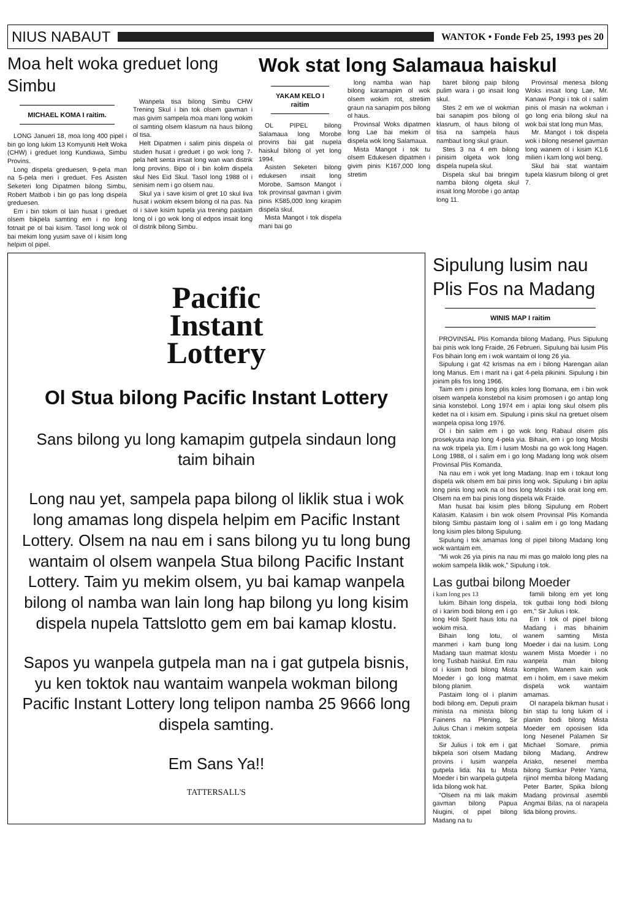NIUS NABAUT WANTOK • Fonde Feb 25, 1993 pes 20
Moa helt woka greduet long Simbu
MICHAEL KOMA I raitim.
LONG Janueri 18, moa long 400 pipel i bin go long lukim 13 Komyuniti Helt Woka (CHW) i greduet long Kundiawa, Simbu Provins.
Long dispela greduesen, 9-pela man na 5-pela meri i greduet. Fes Asisten Seketeri long Dipatmen bilong Simbu, Robert Matbob i bin go pas long dispela greduesen.
Em i bin tokim ol lain husat i greduet olsem bikpela samting em i no long fotnait pe ol bai kisim. Tasol long wok ol bai mekim long yusim save ol i kisim long helpim ol pipel.
Wanpela tisa bilong Simbu CHW Trening Skul i bin tok olsem gavman i mas givim sampela moa mani long wokim ol samting olsem klasrum na haus bilong ol tisa.
Helt Dipatmen i salim pinis dispela ol studen husat i greduet i go wok long 7-pela helt senta insait long wan wan distrik long provins. Bipo ol i bin kolim dispela skul Nes Eid Skul. Tasol long 1988 ol i senisim nem i go olsem nau.
Skul ya i save kisim ol gret 10 skul liva husat i wokim eksem bilong ol na pas. Na ol i save kisim tupela yia trening pastaim long ol i go wok long ol edpos insait long ol distrik bilong Simbu.
Wok stat long Salamaua haiskul
YAKAM KELO I raitim
OL PIPEL bilong Salamaua long Morobe provins bai gat nupela haiskul bilong ol yet long 1994.
Asisten Seketeri bilong edukesen insait long Morobe, Samson Mangot i tok provinsal gavman i givim pinis K585,000 long kirapim dispela skul.
Mista Mangot i tok dispela mani bai go
long namba wan hap bilong karamapim ol wok olsem wokim rot, stretiim graun na sanapim pos bilong ol haus.
Provinsal Woks dipatmen long Lae bai mekim ol dispela wok long Salamaua.
Mista Mangot i tok tu olsem Edukesen dipatmen i givim pinis K167,000 long stretim
baret bilong paip bilong pulim wara i go insait long skul.
Stes 2 em we ol wokman bai sanapim pos bilong ol klasrum, ol haus bilong ol tisa na sampela haus nambaut long skul graun.
Stes 3 na 4 em bilong pinisim olgeta wok long dispela nupela skul.
Dispela skul bai bringim namba bilong olgeta skul insait long Morobe i go antap long 11.
Provinsal menesa bilong Woks insait long Lae, Mr. Kanawi Pongi i tok ol i salim pinis ol masin na wokman i go long eria bilong skul na wok bai stat long mun Mas.
Mr. Mangot i tok dispela wok i bilong nesenel gavman long wanem ol i kisim K1.6 milien i kam long wol beng.
Skul bai stat wantaim tupela klasrum bilong ol gret 7.
Pacific
Instant
Lottery
Ol Stua bilong Pacific Instant Lottery
Sans bilong yu long kamapim gutpela sindaun long taim bihain
Long nau yet, sampela papa bilong ol liklik stua i wok long amamas long dispela helpim em Pacific Instant Lottery. Olsem na nau em i sans bilong yu tu long bung wantaim ol olsem wanpela Stua bilong Pacific Instant Lottery. Taim yu mekim olsem, yu bai kamap wanpela bilong ol namba wan lain long hap bilong yu long kisim dispela nupela Tattslotto gem em bai kamap klostu.
Sapos yu wanpela gutpela man na i gat gutpela bisnis, yu ken toktok nau wantaim wanpela wokman bilong Pacific Instant Lottery long telipon namba 25 9666 long dispela samting.
Em Sans Ya!!
TATTERSALL'S
Sipulung lusim nau Plis Fos na Madang
WINIS MAP I raitim
PROVINSAL Plis Komanda bilong Madang, Pius Sipulung bai pinis wok long Fraide, 26 Februeri. Sipulung bai lusim Plis Fos bihain long em i wok wantaim ol long 26 yia.
Sipulung i gat 42 krismas na em i bilong Harengan ailan long Manus. Em i marit na i gat 4-pela pikinini. Sipulung i bin joinim plis fos long 1966.
Taim em i pinis long plis koles long Bomana, em i bin wok olsem wanpela konstebol na kisim promosen i go antap long sinia konstebol. Long 1974 em i aplai long skul olsem plis kedet na ol i kisim em. Sipulung i pinis skul na gretuet olsem wanpela opisa long 1976.
Ol i bin salim em i go wok long Rabaul olsem plis prosekyuta inap long 4-pela yia. Bihain, em i go long Mosbi na wok tripela yia. Em i lusim Mosbi na go wok long Hagen. Long 1988, ol i salim em i go long Madang long wok olsem Provinsal Plis Komanda.
Na nau em i wok yet long Madang. Inap em i tokaut long dispela wik olsem em bai pinis long wok. Sipulung i bin aplai long pinis long wok na ol bos long Mosbi i tok orait long em. Olsem na em bai pinis long dispela wik Fraide.
Man husat bai kisim ples bilong Sipulung em Robert Kalasim. Kalasim i bin wok olsem Provinsal Plis Komanda bilong Simbu pastaim long ol i salim em i go long Madang long kisim ples bilong Sipulung.
Sipulung i tok amamas long ol pipel bilong Madang long wok wantaim em.
"Mi wok 26 yia pinis na nau mi mas go malolo long ples na wokim sampela liklik wok," Sipulung i tok.
Las gutbai bilong Moeder
i kam long pes 13
lukim. Bihain long dispela, ol i karim bodi bilong em i go long Holi Spirit haus lotu na wokim misa.
Bihain long lotu, ol manmeri i kam bung long Madang taun matmat klostu long Tusbab haiskul. Em nau ol i kisim bodi bilong Mista Moeder i go long matmat bilong planim.
Pastaim long ol i planim bodi bilong em, Deputi praim minista na minista bilong Fainens na Plening, Sir Julius Chan i mekim sotpela toktok.
Sir Julius i tok em i gat bikpela sori olsem Madang provins i lusim wanpela gutpela lida. Na tu Mista Moeder i bin wanpela gutpela lida bilong wok hat.
"Olsem na mi laik makim gavman bilong Papua Niugini, ol pipel bilong Madang na tu
famili bilong em yet long tok gutbai long bodi bilong em," Sir Julius i tok.
Em i tok ol pipel bilong Madang i mas bihainim wanem samting Mista Moeder i dai na lusim. Long wanem Mista Moeder i no wanpela man bilong komplen. Wanem kain wok em i holim, em i save mekim dispela wok wantaim amamas.
Ol narapela bikman husat i bin stap tu long lukim ol i planim bodi bilong Mista Moeder em oposisen lida long Nesenel Palamen Sir Michael Somare, primia bilong Madang, Andrew Ariako, nesenel memba bilong Sumkar Peter Yama, rijinol memba bilong Madang Peter Barter, Spika bilong Madang provinsal asembli Angmai Bilas, na ol narapela lida bilong provins.